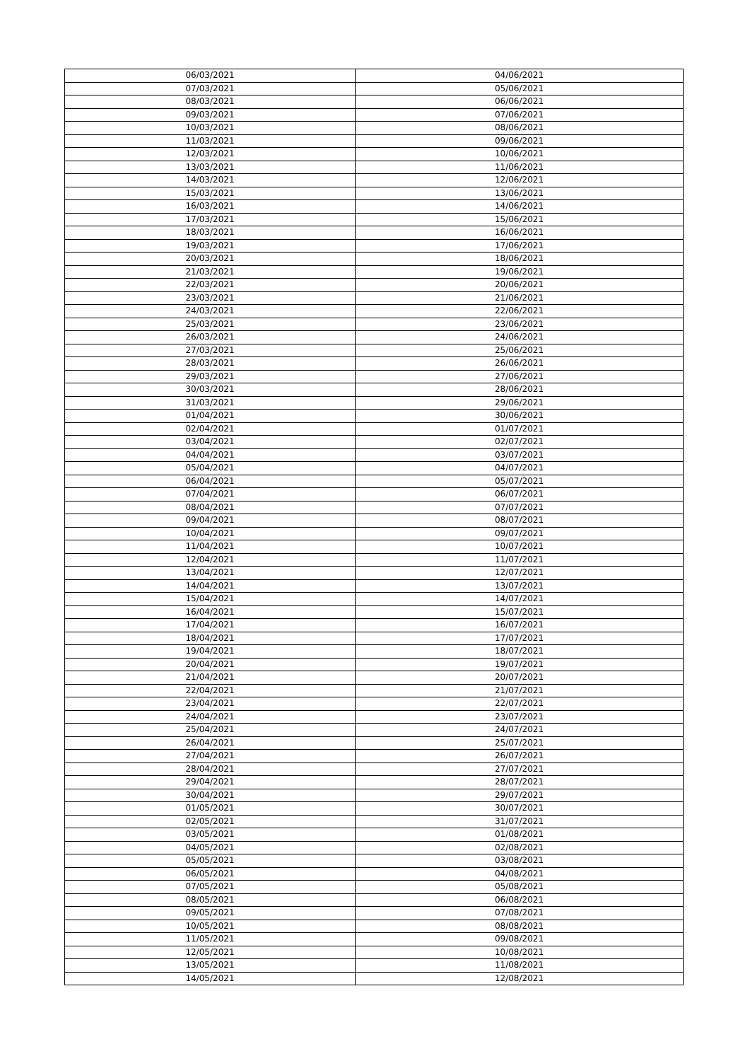| 06/03/2021 | 04/06/2021 |
| 07/03/2021 | 05/06/2021 |
| 08/03/2021 | 06/06/2021 |
| 09/03/2021 | 07/06/2021 |
| 10/03/2021 | 08/06/2021 |
| 11/03/2021 | 09/06/2021 |
| 12/03/2021 | 10/06/2021 |
| 13/03/2021 | 11/06/2021 |
| 14/03/2021 | 12/06/2021 |
| 15/03/2021 | 13/06/2021 |
| 16/03/2021 | 14/06/2021 |
| 17/03/2021 | 15/06/2021 |
| 18/03/2021 | 16/06/2021 |
| 19/03/2021 | 17/06/2021 |
| 20/03/2021 | 18/06/2021 |
| 21/03/2021 | 19/06/2021 |
| 22/03/2021 | 20/06/2021 |
| 23/03/2021 | 21/06/2021 |
| 24/03/2021 | 22/06/2021 |
| 25/03/2021 | 23/06/2021 |
| 26/03/2021 | 24/06/2021 |
| 27/03/2021 | 25/06/2021 |
| 28/03/2021 | 26/06/2021 |
| 29/03/2021 | 27/06/2021 |
| 30/03/2021 | 28/06/2021 |
| 31/03/2021 | 29/06/2021 |
| 01/04/2021 | 30/06/2021 |
| 02/04/2021 | 01/07/2021 |
| 03/04/2021 | 02/07/2021 |
| 04/04/2021 | 03/07/2021 |
| 05/04/2021 | 04/07/2021 |
| 06/04/2021 | 05/07/2021 |
| 07/04/2021 | 06/07/2021 |
| 08/04/2021 | 07/07/2021 |
| 09/04/2021 | 08/07/2021 |
| 10/04/2021 | 09/07/2021 |
| 11/04/2021 | 10/07/2021 |
| 12/04/2021 | 11/07/2021 |
| 13/04/2021 | 12/07/2021 |
| 14/04/2021 | 13/07/2021 |
| 15/04/2021 | 14/07/2021 |
| 16/04/2021 | 15/07/2021 |
| 17/04/2021 | 16/07/2021 |
| 18/04/2021 | 17/07/2021 |
| 19/04/2021 | 18/07/2021 |
| 20/04/2021 | 19/07/2021 |
| 21/04/2021 | 20/07/2021 |
| 22/04/2021 | 21/07/2021 |
| 23/04/2021 | 22/07/2021 |
| 24/04/2021 | 23/07/2021 |
| 25/04/2021 | 24/07/2021 |
| 26/04/2021 | 25/07/2021 |
| 27/04/2021 | 26/07/2021 |
| 28/04/2021 | 27/07/2021 |
| 29/04/2021 | 28/07/2021 |
| 30/04/2021 | 29/07/2021 |
| 01/05/2021 | 30/07/2021 |
| 02/05/2021 | 31/07/2021 |
| 03/05/2021 | 01/08/2021 |
| 04/05/2021 | 02/08/2021 |
| 05/05/2021 | 03/08/2021 |
| 06/05/2021 | 04/08/2021 |
| 07/05/2021 | 05/08/2021 |
| 08/05/2021 | 06/08/2021 |
| 09/05/2021 | 07/08/2021 |
| 10/05/2021 | 08/08/2021 |
| 11/05/2021 | 09/08/2021 |
| 12/05/2021 | 10/08/2021 |
| 13/05/2021 | 11/08/2021 |
| 14/05/2021 | 12/08/2021 |